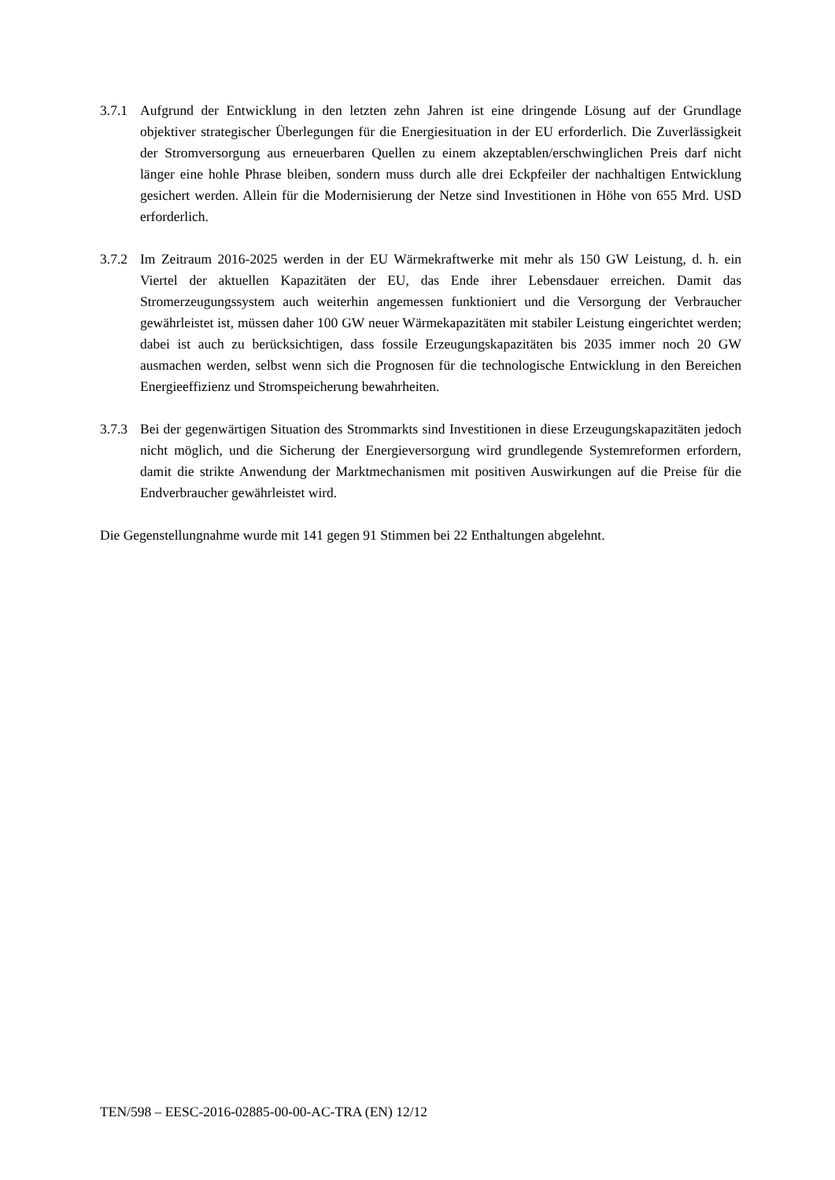3.7.1 Aufgrund der Entwicklung in den letzten zehn Jahren ist eine dringende Lösung auf der Grundlage objektiver strategischer Überlegungen für die Energiesituation in der EU erforderlich. Die Zuverlässigkeit der Stromversorgung aus erneuerbaren Quellen zu einem akzeptablen/erschwinglichen Preis darf nicht länger eine hohle Phrase bleiben, sondern muss durch alle drei Eckpfeiler der nachhaltigen Entwicklung gesichert werden. Allein für die Modernisierung der Netze sind Investitionen in Höhe von 655 Mrd. USD erforderlich.
3.7.2 Im Zeitraum 2016-2025 werden in der EU Wärmekraftwerke mit mehr als 150 GW Leistung, d. h. ein Viertel der aktuellen Kapazitäten der EU, das Ende ihrer Lebensdauer erreichen. Damit das Stromerzeugungssystem auch weiterhin angemessen funktioniert und die Versorgung der Verbraucher gewährleistet ist, müssen daher 100 GW neuer Wärmekapazitäten mit stabiler Leistung eingerichtet werden; dabei ist auch zu berücksichtigen, dass fossile Erzeugungskapazitäten bis 2035 immer noch 20 GW ausmachen werden, selbst wenn sich die Prognosen für die technologische Entwicklung in den Bereichen Energieeffizienz und Stromspeicherung bewahrheiten.
3.7.3 Bei der gegenwärtigen Situation des Strommarkts sind Investitionen in diese Erzeugungskapazitäten jedoch nicht möglich, und die Sicherung der Energieversorgung wird grundlegende Systemreformen erfordern, damit die strikte Anwendung der Marktmechanismen mit positiven Auswirkungen auf die Preise für die Endverbraucher gewährleistet wird.
Die Gegenstellungnahme wurde mit 141 gegen 91 Stimmen bei 22 Enthaltungen abgelehnt.
TEN/598 – EESC-2016-02885-00-00-AC-TRA (EN) 12/12